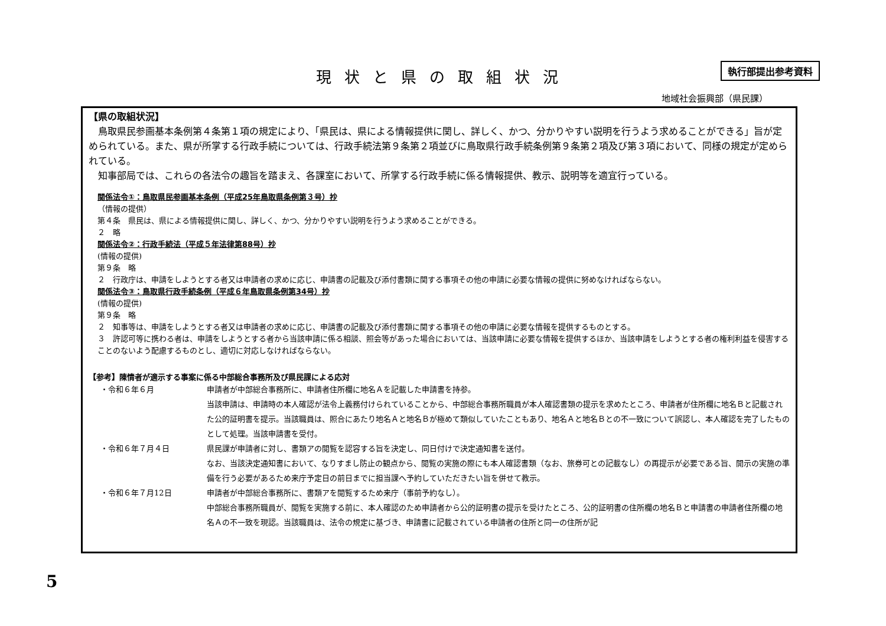現状と県の取組状況 執行部提出参考資料
地域社会振興部（県民課）
【県の取組状況】
　鳥取県民参画基本条例第４条第１項の規定により、「県民は、県による情報提供に関し、詳しく、かつ、分かりやすい説明を行うよう求めることができる」旨が定められている。また、県が所掌する行政手続については、行政手続法第９条第２項並びに鳥取県行政手続条例第９条第２項及び第３項において、同様の規定が定められている。
　知事部局では、これらの各法令の趣旨を踏まえ、各課室において、所掌する行政手続に係る情報提供、教示、説明等を適宜行っている。
関係法令①：鳥取県民参画基本条例（平成25年鳥取県条例第３号）抄
（情報の提供）
第４条　県民は、県による情報提供に関し、詳しく、かつ、分かりやすい説明を行うよう求めることができる。
２　略
関係法令②：行政手続法（平成５年法律第88号）抄
(情報の提供)
第９条　略
２　行政庁は、申請をしようとする者又は申請者の求めに応じ、申請書の記載及び添付書類に関する事項その他の申請に必要な情報の提供に努めなければならない。
関係法令③：鳥取県行政手続条例（平成６年鳥取県条例第34号）抄
(情報の提供)
第９条　略
２　知事等は、申請をしようとする者又は申請者の求めに応じ、申請書の記載及び添付書類に関する事項その他の申請に必要な情報を提供するものとする。
３　許認可等に携わる者は、申請をしようとする者から当該申請に係る相談、照会等があった場合においては、当該申請に必要な情報を提供するほか、当該申請をしようとする者の権利利益を侵害することのないよう配慮するものとし、適切に対応しなければならない。
【参考】陳情者が適示する事案に係る中部総合事務所及び県民課による応対
・令和６年６月 申請者が中部総合事務所に、申請者住所欄に地名Ａを記載した申請書を持参。
当該申請は、申請時の本人確認が法令上義務付けられていることから、中部総合事務所職員が本人確認書類の提示を求めたところ、申請者が住所欄に地名Ｂと記載された公的証明書を提示。当該職員は、照合にあたり地名Ａと地名Ｂが極めて類似していたこともあり、地名Ａと地名Ｂとの不一致について誤認し、本人確認を完了したものとして処理。当該申請書を受付。
・令和６年７月４日 県民課が申請者に対し、書類アの閲覧を認容する旨を決定し、同日付けで決定通知書を送付。
なお、当該決定通知書において、なりすまし防止の観点から、閲覧の実施の際にも本人確認書類（なお、旅券可との記載なし）の再提示が必要である旨、開示の実施の準備を行う必要があるため来庁予定日の前日までに担当課へ予約していただきたい旨を併せて教示。
・令和６年７月12日 申請者が中部総合事務所に、書類アを閲覧するため来庁（事前予約なし）。
中部総合事務所職員が、閲覧を実施する前に、本人確認のため申請者から公的証明書の提示を受けたところ、公的証明書の住所欄の地名Ｂと申請書の申請者住所欄の地名Ａの不一致を現認。当該職員は、法令の規定に基づき、申請書に記載されている申請者の住所と同一の住所が記
5